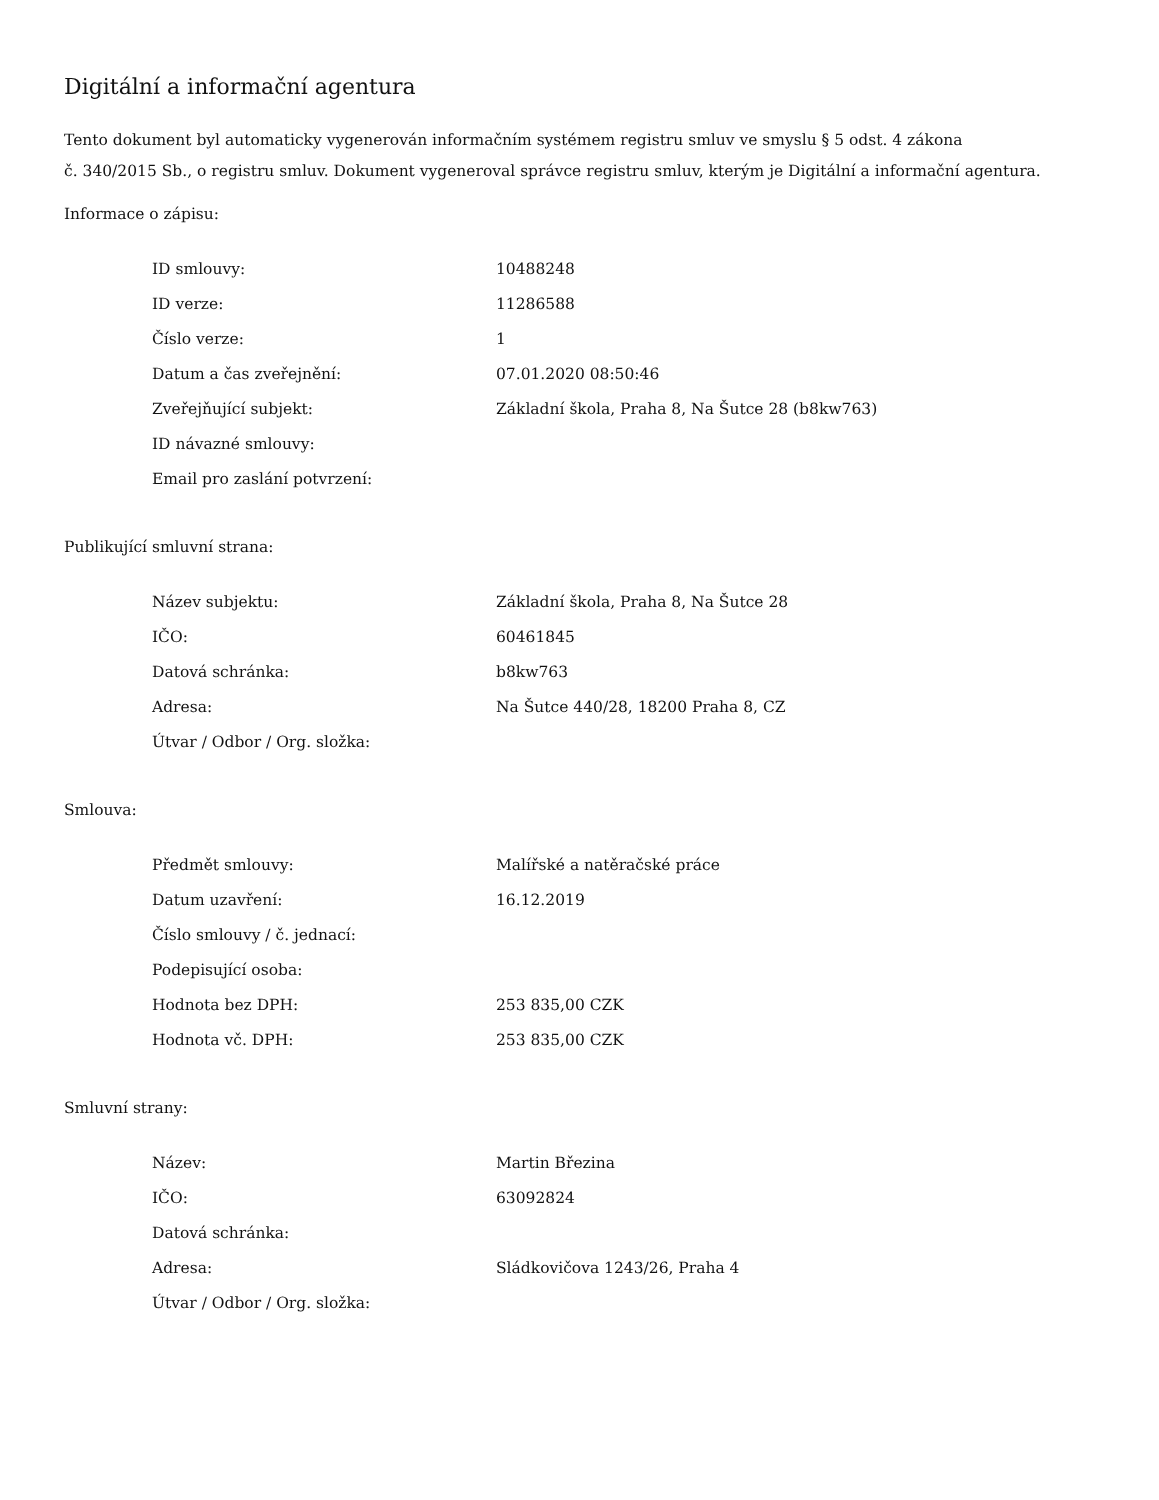Digitální a informační agentura
Tento dokument byl automaticky vygenerován informačním systémem registru smluv ve smyslu § 5 odst. 4 zákona
č. 340/2015 Sb., o registru smluv. Dokument vygeneroval správce registru smluv, kterým je Digitální a informační agentura.
Informace o zápisu:
| ID smlouvy: | 10488248 |
| ID verze: | 11286588 |
| Číslo verze: | 1 |
| Datum a čas zveřejnění: | 07.01.2020 08:50:46 |
| Zveřejňující subjekt: | Základní škola, Praha 8, Na Šutce 28 (b8kw763) |
| ID návazné smlouvy: | |
| Email pro zaslání potvrzení: | |
Publikující smluvní strana:
| Název subjektu: | Základní škola, Praha 8, Na Šutce 28 |
| IČO: | 60461845 |
| Datová schránka: | b8kw763 |
| Adresa: | Na Šutce 440/28, 18200 Praha 8, CZ |
| Útvar / Odbor / Org. složka: | |
Smlouva:
| Předmět smlouvy: | Malířské a natěračské práce |
| Datum uzavření: | 16.12.2019 |
| Číslo smlouvy / č. jednací: | |
| Podepisující osoba: | |
| Hodnota bez DPH: | 253 835,00 CZK |
| Hodnota vč. DPH: | 253 835,00 CZK |
Smluvní strany:
| Název: | Martin Březina |
| IČO: | 63092824 |
| Datová schránka: | |
| Adresa: | Sládkovičova 1243/26, Praha 4 |
| Útvar / Odbor / Org. složka: | |